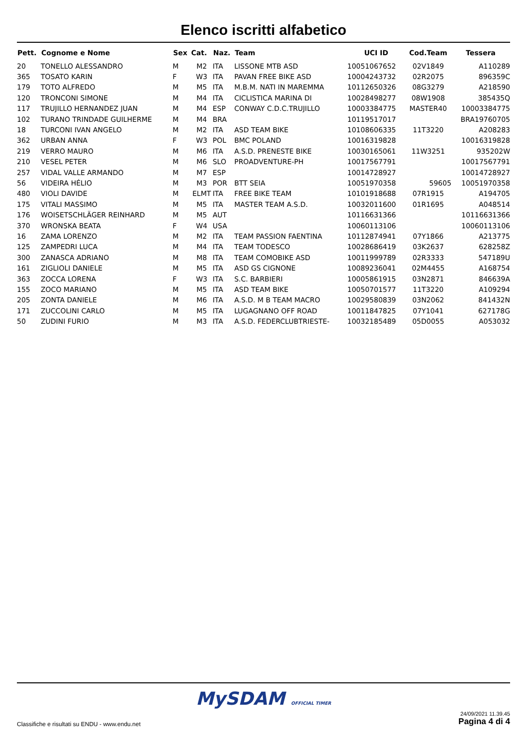Elenco iscritti alfabetico
| Pett. | Cognome e Nome | Sex | Cat. | Naz. | Team | UCI ID | Cod.Team | Tessera |
| --- | --- | --- | --- | --- | --- | --- | --- | --- |
| 20 | TONELLO ALESSANDRO | M | M2 | ITA | LISSONE MTB ASD | 10051067652 | 02V1849 | A110289 |
| 365 | TOSATO KARIN | F | W3 | ITA | PAVAN FREE BIKE ASD | 10004243732 | 02R2075 | 896359C |
| 179 | TOTO ALFREDO | M | M5 | ITA | M.B.M. NATI IN MAREMMA | 10112650326 | 08G3279 | A218590 |
| 120 | TRONCONI SIMONE | M | M4 | ITA | CICLISTICA MARINA DI | 10028498277 | 08W1908 | 385435Q |
| 117 | TRUJILLO HERNANDEZ JUAN | M | M4 | ESP | CONWAY C.D.C.TRUJILLO | 10003384775 | MASTER40 | 10003384775 |
| 102 | TURANO TRINDADE GUILHERME | M | M4 | BRA | | 10119517017 | | BRA19760705 |
| 18 | TURCONI IVAN ANGELO | M | M2 | ITA | ASD TEAM BIKE | 10108606335 | 11T3220 | A208283 |
| 362 | URBAN ANNA | F | W3 | POL | BMC POLAND | 10016319828 | | 10016319828 |
| 219 | VERRO MAURO | M | M6 | ITA | A.S.D. PRENESTE BIKE | 10030165061 | 11W3251 | 935202W |
| 210 | VESEL PETER | M | M6 | SLO | PROADVENTURE-PH | 10017567791 | | 10017567791 |
| 257 | VIDAL VALLE ARMANDO | M | M7 | ESP | | 10014728927 | | 10014728927 |
| 56 | VIDEIRA HÉLIO | M | M3 | POR | BTT SEIA | 10051970358 | 59605 | 10051970358 |
| 480 | VIOLI DAVIDE | M | ELMT | ITA | FREE BIKE TEAM | 10101918688 | 07R1915 | A194705 |
| 175 | VITALI MASSIMO | M | M5 | ITA | MASTER TEAM A.S.D. | 10032011600 | 01R1695 | A048514 |
| 176 | WOISETSCHLÄGER REINHARD | M | M5 | AUT | | 10116631366 | | 10116631366 |
| 370 | WRONSKA BEATA | F | W4 | USA | | 10060113106 | | 10060113106 |
| 16 | ZAMA LORENZO | M | M2 | ITA | TEAM PASSION FAENTINA | 10112874941 | 07Y1866 | A213775 |
| 125 | ZAMPEDRI LUCA | M | M4 | ITA | TEAM TODESCO | 10028686419 | 03K2637 | 628258Z |
| 300 | ZANASCA ADRIANO | M | M8 | ITA | TEAM COMOBIKE ASD | 10011999789 | 02R3333 | 547189U |
| 161 | ZIGLIOLI DANIELE | M | M5 | ITA | ASD GS CIGNONE | 10089236041 | 02M4455 | A168754 |
| 363 | ZOCCA LORENA | F | W3 | ITA | S.C. BARBIERI | 10005861915 | 03N2871 | 846639A |
| 155 | ZOCO MARIANO | M | M5 | ITA | ASD TEAM BIKE | 10050701577 | 11T3220 | A109294 |
| 205 | ZONTA DANIELE | M | M6 | ITA | A.S.D. M B TEAM MACRO | 10029580839 | 03N2062 | 841432N |
| 171 | ZUCCOLINI CARLO | M | M5 | ITA | LUGAGNANO OFF ROAD | 10011847825 | 07Y1041 | 627178G |
| 50 | ZUDINI FURIO | M | M3 | ITA | A.S.D. FEDERCLUBTRIESTE- | 10032185489 | 05D0055 | A053032 |
MySDAM OFFICIAL TIMER
Classifiche e risultati su ENDU - www.endu.net
24/09/2021 11.39.45
Pagina 4 di 4